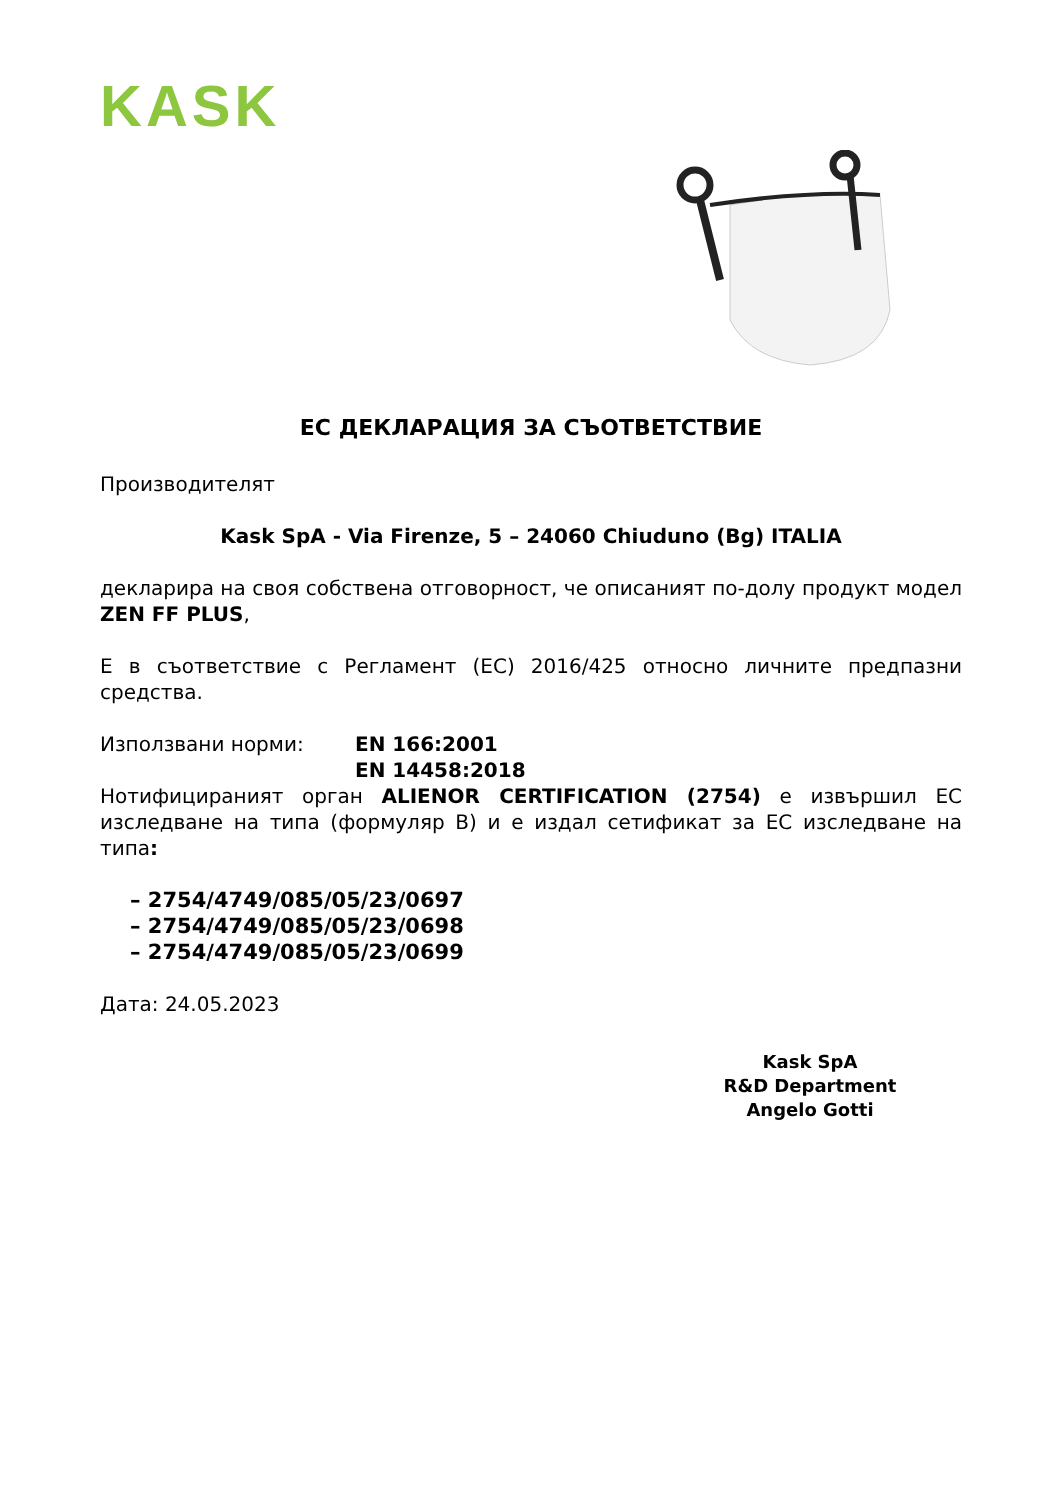KASK
ЕС ДЕКЛАРАЦИЯ ЗА СЪОТВЕТСТВИЕ
Производителят
Kask SpA - Via Firenze, 5 – 24060 Chiuduno (Bg) ITALIA
декларира на своя собствена отговорност, че описаният по-долу продукт модел ZEN FF PLUS,
Е в съответствие с Регламент (ЕС) 2016/425 относно личните предпазни средства.
Използвани норми: EN 166:2001
EN 14458:2018
Нотифицираният орган ALIENOR CERTIFICATION (2754) е извършил ЕС изследване на типа (формуляр B) и е издал сетификат за ЕС изследване на типа:
– 2754/4749/085/05/23/0697
– 2754/4749/085/05/23/0698
– 2754/4749/085/05/23/0699
Дата: 24.05.2023
Kask SpA
R&D Department
Angelo Gotti